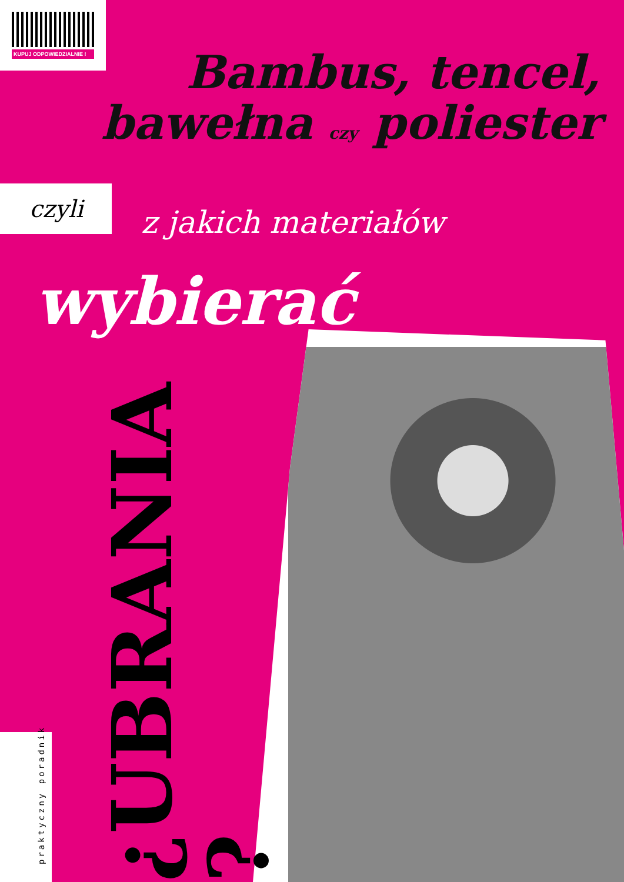KUPUJ ODPOWIEDZIALNIE !
Bambus, tencel, bawełna czy poliester
czyli
z jakich materiałów
wybierać
¿UBRANIA ?
praktyczny poradnik